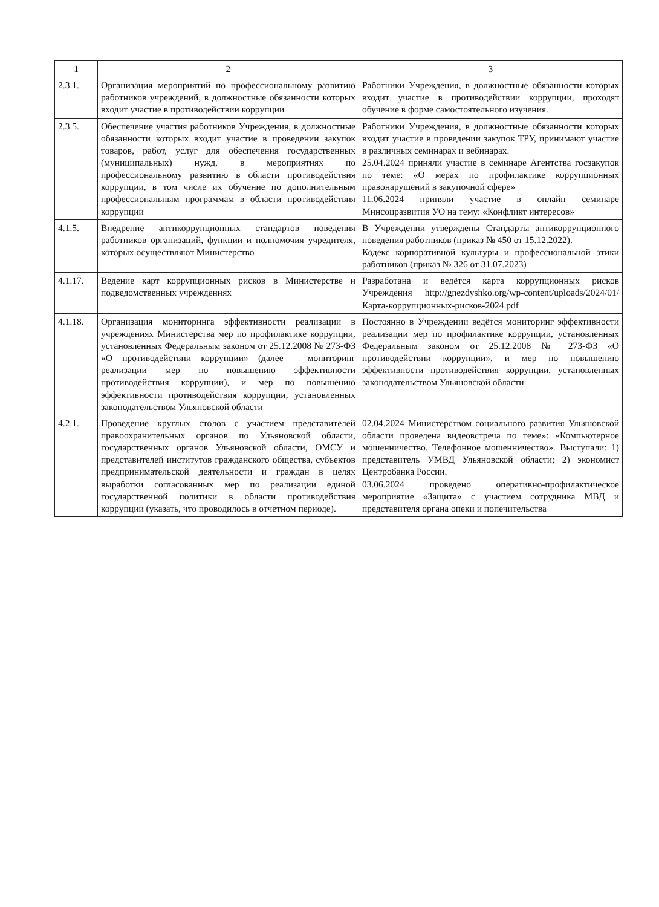| 1 | 2 | 3 |
| --- | --- | --- |
| 2.3.1. | Организация мероприятий по профессиональному развитию работников учреждений, в должностные обязанности которых входит участие в противодействии коррупции | Работники Учреждения, в должностные обязанности которых входит участие в противодействии коррупции, проходят обучение в форме самостоятельного изучения. |
| 2.3.5. | Обеспечение участия работников Учреждения, в должностные обязанности которых входит участие в проведении закупок товаров, работ, услуг для обеспечения государственных (муниципальных) нужд, в мероприятиях по профессиональному развитию в области противодействия коррупции, в том числе их обучение по дополнительным профессиональным программам в области противодействия коррупции | Работники Учреждения, в должностные обязанности которых входит участие в проведении закупок ТРУ, принимают участие в различных семинарах и вебинарах. 25.04.2024 приняли участие в семинаре Агентства госзакупок по теме: «О мерах по профилактике коррупционных правонарушений в закупочной сфере» 11.06.2024 приняли участие в онлайн семинаре Минсоцразвития УО на тему: «Конфликт интересов» |
| 4.1.5. | Внедрение антикоррупционных стандартов поведения работников организаций, функции и полномочия учредителя, которых осуществляют Министерство | В Учреждении утверждены Стандарты антикоррупционного поведения работников (приказ № 450 от 15.12.2022). Кодекс корпоративной культуры и профессиональной этики работников (приказ № 326 от 31.07.2023) |
| 4.1.17. | Ведение карт коррупционных рисков в Министерстве и подведомственных учреждениях | Разработана и ведётся карта коррупционных рисков Учреждения http://gnezdyshko.org/wp-content/uploads/2024/01/Карта-коррупционных-рисков-2024.pdf |
| 4.1.18. | Организация мониторинга эффективности реализации в учреждениях Министерства мер по профилактике коррупции, установленных Федеральным законом от 25.12.2008 № 273-ФЗ «О противодействии коррупции» (далее – мониторинг реализации мер по повышению эффективности противодействия коррупции), и мер по повышению эффективности противодействия коррупции, установленных законодательством Ульяновской области | Постоянно в Учреждении ведётся мониторинг эффективности реализации мер по профилактике коррупции, установленных Федеральным законом от 25.12.2008 № 273-ФЗ «О противодействии коррупции», и мер по повышению эффективности противодействия коррупции, установленных законодательством Ульяновской области |
| 4.2.1. | Проведение круглых столов с участием представителей правоохранительных органов по Ульяновской области, государственных органов Ульяновской области, ОМСУ и представителей институтов гражданского общества, субъектов предпринимательской деятельности и граждан в целях выработки согласованных мер по реализации единой государственной политики в области противодействия коррупции (указать, что проводилось в отчетном периоде). | 02.04.2024 Министерством социального развития Ульяновской области проведена видеовстреча по теме»: «Компьютерное мошенничество. Телефонное мошенничество». Выступали: 1) представитель УМВД Ульяновской области; 2) экономист Центробанка России. 03.06.2024 проведено оперативно-профилактическое мероприятие «Защита» с участием сотрудника МВД и представителя органа опеки и попечительства |